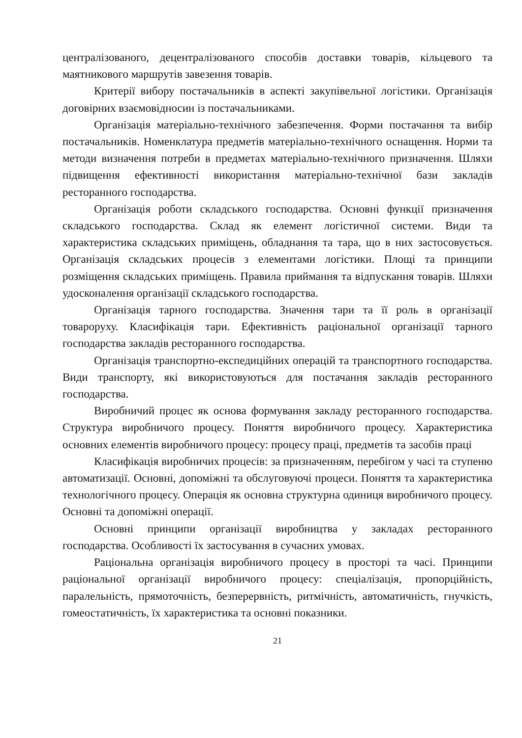централізованого, децентралізованого способів доставки товарів, кільцевого та маятникового маршрутів завезення товарів.
Критерії вибору постачальників в аспекті закупівельної логістики. Організація договірних взаємовідносин із постачальниками.
Організація матеріально-технічного забезпечення. Форми постачання та вибір постачальників. Номенклатура предметів матеріально-технічного оснащення. Норми та методи визначення потреби в предметах матеріально-технічного призначення. Шляхи підвищення ефективності використання матеріально-технічної бази закладів ресторанного господарства.
Організація роботи складського господарства. Основні функції призначення складського господарства. Склад як елемент логістичної системи. Види та характеристика складських приміщень, обладнання та тара, що в них застосовується. Організація складських процесів з елементами логістики. Площі та принципи розміщення складських приміщень. Правила приймання та відпускання товарів. Шляхи удосконалення організації складського господарства.
Організація тарного господарства. Значення тари та її роль в організації товароруху. Класифікація тари. Ефективність раціональної організації тарного господарства закладів ресторанного господарства.
Організація транспортно-експедиційних операцій та транспортного господарства. Види транспорту, які використовуються для постачання закладів ресторанного господарства.
Виробничий процес як основа формування закладу ресторанного господарства. Структура виробничого процесу. Поняття виробничого процесу. Характеристика основних елементів виробничого процесу: процесу праці, предметів та засобів праці
Класифікація виробничих процесів: за призначенням, перебігом у часі та ступеню автоматизації. Основні, допоміжні та обслуговуючі процеси. Поняття та характеристика технологічного процесу. Операція як основна структурна одиниця виробничого процесу. Основні та допоміжні операції.
Основні принципи організації виробництва у закладах ресторанного господарства. Особливості їх застосування в сучасних умовах.
Раціональна організація виробничого процесу в просторі та часі. Принципи раціональної організації виробничого процесу: спеціалізація, пропорційність, паралельність, прямоточність, безперервність, ритмічність, автоматичність, гнучкість, гомеостатичність, їх характеристика та основні показники.
21